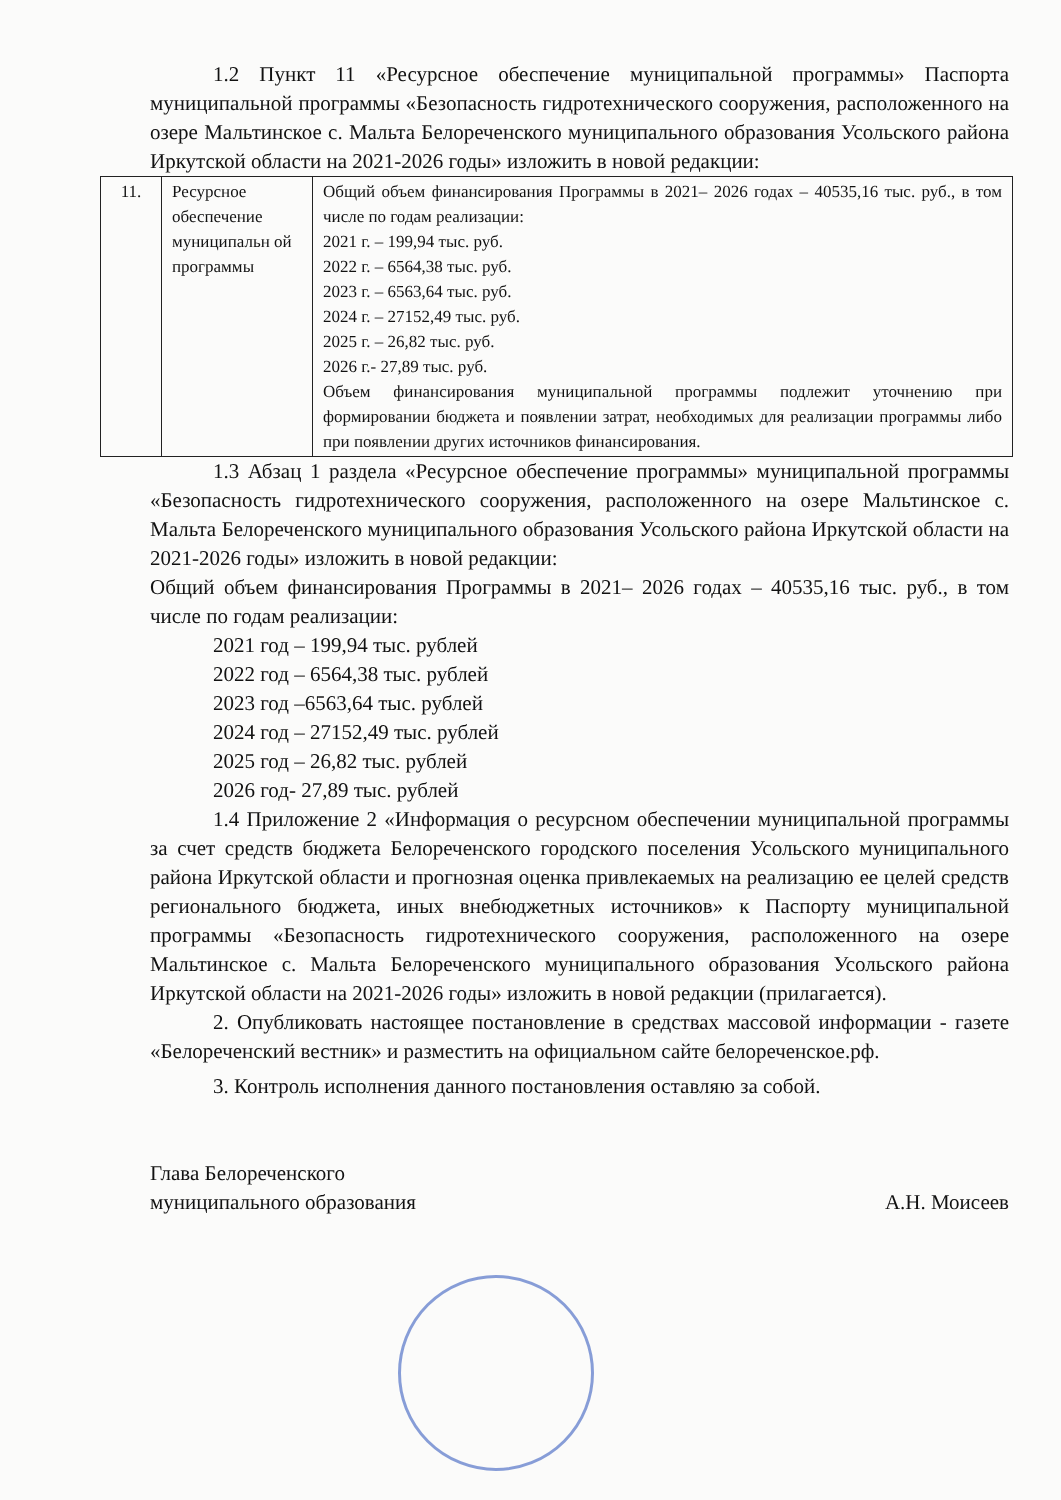1.2 Пункт 11 «Ресурсное обеспечение муниципальной программы» Паспорта муниципальной программы «Безопасность гидротехнического сооружения, расположенного на озере Мальтинское с. Мальта Белореченского муниципального образования Усольского района Иркутской области на 2021-2026 годы» изложить в новой редакции:
| 11. | Ресурсное обеспечение муниципальн ой программы | Общий объем финансирования Программы в 2021– 2026 годах – 40535,16 тыс. руб., в том числе по годам реализации: 2021 г. – 199,94 тыс. руб. 2022 г. – 6564,38 тыс. руб. 2023 г. – 6563,64 тыс. руб. 2024 г. – 27152,49 тыс. руб. 2025 г. – 26,82 тыс. руб. 2026 г.- 27,89 тыс. руб. Объем финансирования муниципальной программы подлежит уточнению при формировании бюджета и появлении затрат, необходимых для реализации программы либо при появлении других источников финансирования. |
1.3 Абзац 1 раздела «Ресурсное обеспечение программы» муниципальной программы «Безопасность гидротехнического сооружения, расположенного на озере Мальтинское с. Мальта Белореченского муниципального образования Усольского района Иркутской области на 2021-2026 годы» изложить в новой редакции:
Общий объем финансирования Программы в 2021– 2026 годах – 40535,16 тыс. руб., в том числе по годам реализации:
2021 год – 199,94 тыс. рублей
2022 год – 6564,38 тыс. рублей
2023 год –6563,64 тыс. рублей
2024 год – 27152,49 тыс. рублей
2025 год – 26,82 тыс. рублей
2026 год- 27,89 тыс. рублей
1.4 Приложение 2 «Информация о ресурсном обеспечении муниципальной программы за счет средств бюджета Белореченского городского поселения Усольского муниципального района Иркутской области и прогнозная оценка привлекаемых на реализацию ее целей средств регионального бюджета, иных внебюджетных источников» к Паспорту муниципальной программы «Безопасность гидротехнического сооружения, расположенного на озере Мальтинское с. Мальта Белореченского муниципального образования Усольского района Иркутской области на 2021-2026 годы» изложить в новой редакции (прилагается).
2. Опубликовать настоящее постановление в средствах массовой информации - газете «Белореченский вестник» и разместить на официальном сайте белореченское.рф.
3. Контроль исполнения данного постановления оставляю за собой.
Глава Белореченского
муниципального образования
А.Н. Моисеев